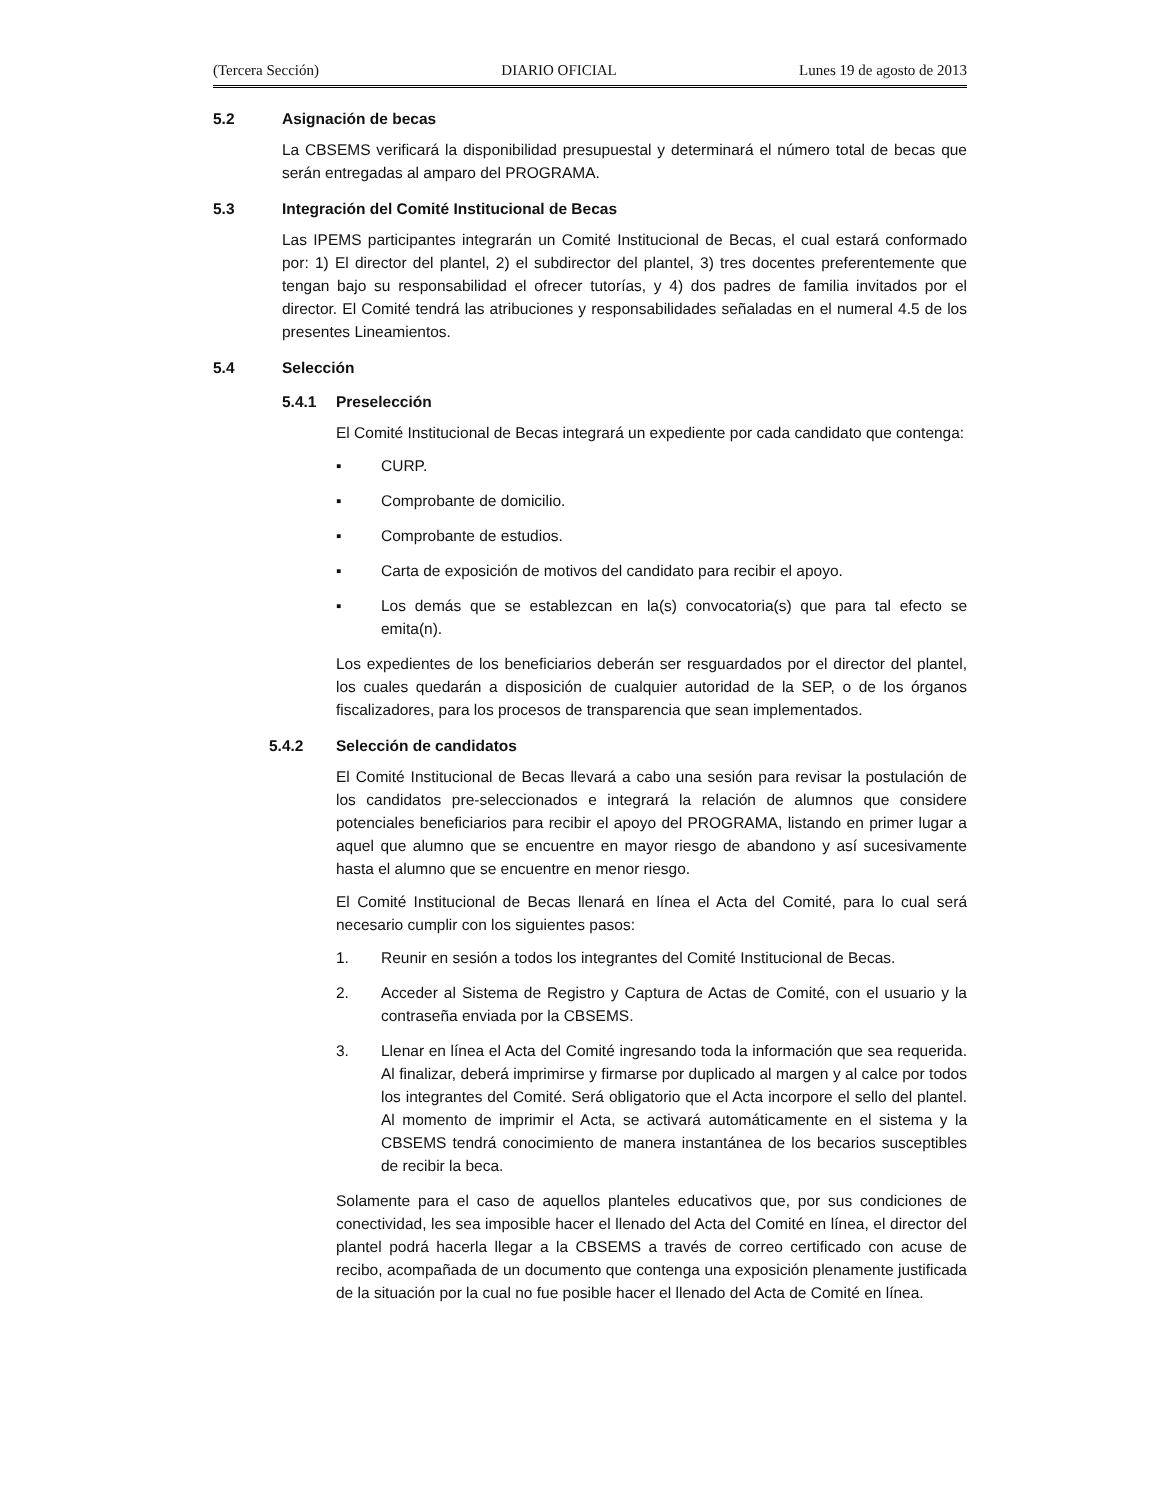(Tercera Sección) DIARIO OFICIAL Lunes 19 de agosto de 2013
5.2 Asignación de becas
La CBSEMS verificará la disponibilidad presupuestal y determinará el número total de becas que serán entregadas al amparo del PROGRAMA.
5.3 Integración del Comité Institucional de Becas
Las IPEMS participantes integrarán un Comité Institucional de Becas, el cual estará conformado por: 1) El director del plantel, 2) el subdirector del plantel, 3) tres docentes preferentemente que tengan bajo su responsabilidad el ofrecer tutorías, y 4) dos padres de familia invitados por el director. El Comité tendrá las atribuciones y responsabilidades señaladas en el numeral 4.5 de los presentes Lineamientos.
5.4 Selección
5.4.1 Preselección
El Comité Institucional de Becas integrará un expediente por cada candidato que contenga:
▪ CURP.
▪ Comprobante de domicilio.
▪ Comprobante de estudios.
▪ Carta de exposición de motivos del candidato para recibir el apoyo.
▪ Los demás que se establezcan en la(s) convocatoria(s) que para tal efecto se emita(n).
Los expedientes de los beneficiarios deberán ser resguardados por el director del plantel, los cuales quedarán a disposición de cualquier autoridad de la SEP, o de los órganos fiscalizadores, para los procesos de transparencia que sean implementados.
5.4.2 Selección de candidatos
El Comité Institucional de Becas llevará a cabo una sesión para revisar la postulación de los candidatos pre-seleccionados e integrará la relación de alumnos que considere potenciales beneficiarios para recibir el apoyo del PROGRAMA, listando en primer lugar a aquel que alumno que se encuentre en mayor riesgo de abandono y así sucesivamente hasta el alumno que se encuentre en menor riesgo.
El Comité Institucional de Becas llenará en línea el Acta del Comité, para lo cual será necesario cumplir con los siguientes pasos:
1. Reunir en sesión a todos los integrantes del Comité Institucional de Becas.
2. Acceder al Sistema de Registro y Captura de Actas de Comité, con el usuario y la contraseña enviada por la CBSEMS.
3. Llenar en línea el Acta del Comité ingresando toda la información que sea requerida. Al finalizar, deberá imprimirse y firmarse por duplicado al margen y al calce por todos los integrantes del Comité. Será obligatorio que el Acta incorpore el sello del plantel. Al momento de imprimir el Acta, se activará automáticamente en el sistema y la CBSEMS tendrá conocimiento de manera instantánea de los becarios susceptibles de recibir la beca.
Solamente para el caso de aquellos planteles educativos que, por sus condiciones de conectividad, les sea imposible hacer el llenado del Acta del Comité en línea, el director del plantel podrá hacerla llegar a la CBSEMS a través de correo certificado con acuse de recibo, acompañada de un documento que contenga una exposición plenamente justificada de la situación por la cual no fue posible hacer el llenado del Acta de Comité en línea.